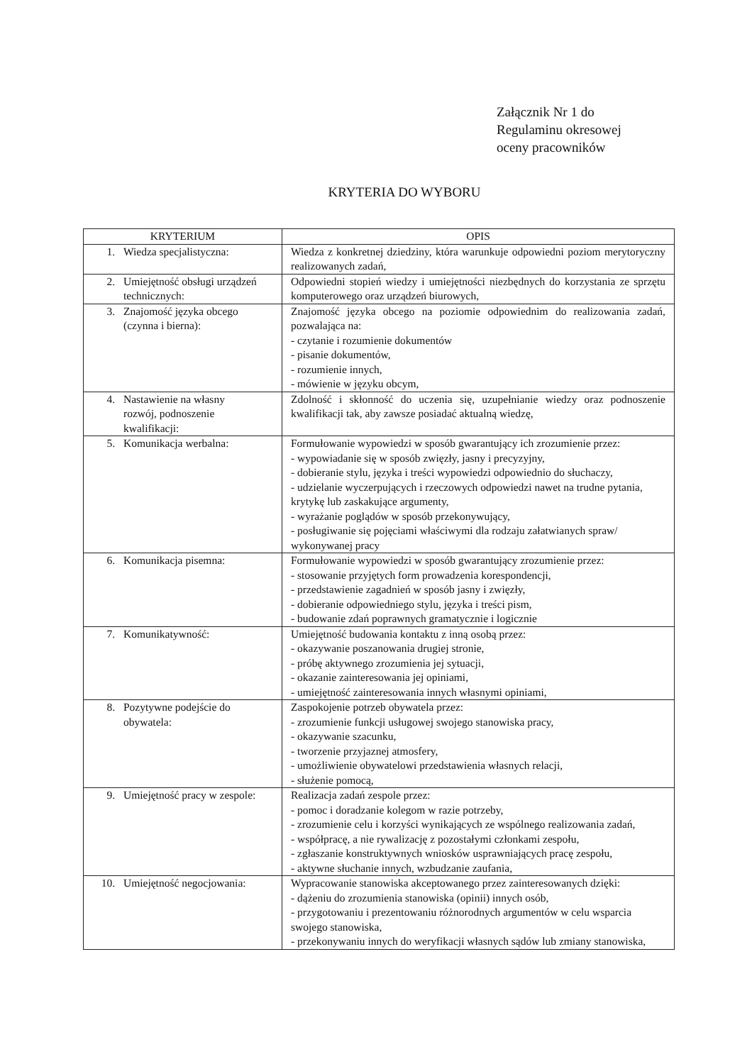Załącznik Nr 1 do
Regulaminu okresowej
oceny pracowników
KRYTERIA DO WYBORU
| KRYTERIUM | OPIS |
| --- | --- |
| 1. Wiedza specjalistyczna: | Wiedza z konkretnej dziedziny, która warunkuje odpowiedni poziom merytoryczny realizowanych zadań, |
| 2. Umiejętność obsługi urządzeń technicznych: | Odpowiedni stopień wiedzy i umiejętności niezbędnych do korzystania ze sprzętu komputerowego oraz urządzeń biurowych, |
| 3. Znajomość języka obcego (czynna i bierna): | Znajomość języka obcego na poziomie odpowiednim do realizowania zadań, pozwalająca na: - czytanie i rozumienie dokumentów - pisanie dokumentów, - rozumienie innych, - mówienie w języku obcym, |
| 4. Nastawienie na własny rozwój, podnoszenie kwalifikacji: | Zdolność i skłonność do uczenia się, uzupełnianie wiedzy oraz podnoszenie kwalifikacji tak, aby zawsze posiadać aktualną wiedzę, |
| 5. Komunikacja werbalna: | Formułowanie wypowiedzi w sposób gwarantujący ich zrozumienie przez: - wypowiadanie się w sposób zwięzły, jasny i precyzyjny, - dobieranie stylu, języka i treści wypowiedzi odpowiednio do słuchaczy, - udzielanie wyczerpujących i rzeczowych odpowiedzi nawet na trudne pytania, krytykę lub zaskakujące argumenty, - wyrażanie poglądów w sposób przekonywujący, - posługiwanie się pojęciami właściwymi dla rodzaju załatwianych spraw/ wykonywanej pracy |
| 6. Komunikacja pisemna: | Formułowanie wypowiedzi w sposób gwarantujący zrozumienie przez: - stosowanie przyjętych form prowadzenia korespondencji, - przedstawienie zagadnień w sposób jasny i zwięzły, - dobieranie odpowiedniego stylu, języka i treści pism, - budowanie zdań poprawnych gramatycznie i logicznie |
| 7. Komunikatywność: | Umiejętność budowania kontaktu z inną osobą przez: - okazywanie poszanowania drugiej stronie, - próbę aktywnego zrozumienia jej sytuacji, - okazanie zainteresowania jej opiniami, - umiejętność zainteresowania innych własnymi opiniami, |
| 8. Pozytywne podejście do obywatela: | Zaspokojenie potrzeb obywatela przez: - zrozumienie funkcji usługowej swojego stanowiska pracy, - okazywanie szacunku, - tworzenie przyjaznej atmosfery, - umożliwienie obywatelowi przedstawienia własnych relacji, - służenie pomocą, |
| 9. Umiejętność pracy w zespole: | Realizacja zadań zespole przez: - pomoc i doradzanie kolegom w razie potrzeby, - zrozumienie celu i korzyści wynikających ze wspólnego realizowania zadań, - współpracę, a nie rywalizację z pozostałymi członkami zespołu, - zgłaszanie konstruktywnych wniosków usprawniających pracę zespołu, - aktywne słuchanie innych, wzbudzanie zaufania, |
| 10. Umiejętność negocjowania: | Wypracowanie stanowiska akceptowanego przez zainteresowanych dzięki: - dążeniu do zrozumienia stanowiska (opinii) innych osób, - przygotowaniu i prezentowaniu różnorodnych argumentów w celu wsparcia swojego stanowiska, - przekonywaniu innych do weryfikacji własnych sądów lub zmiany stanowiska, |